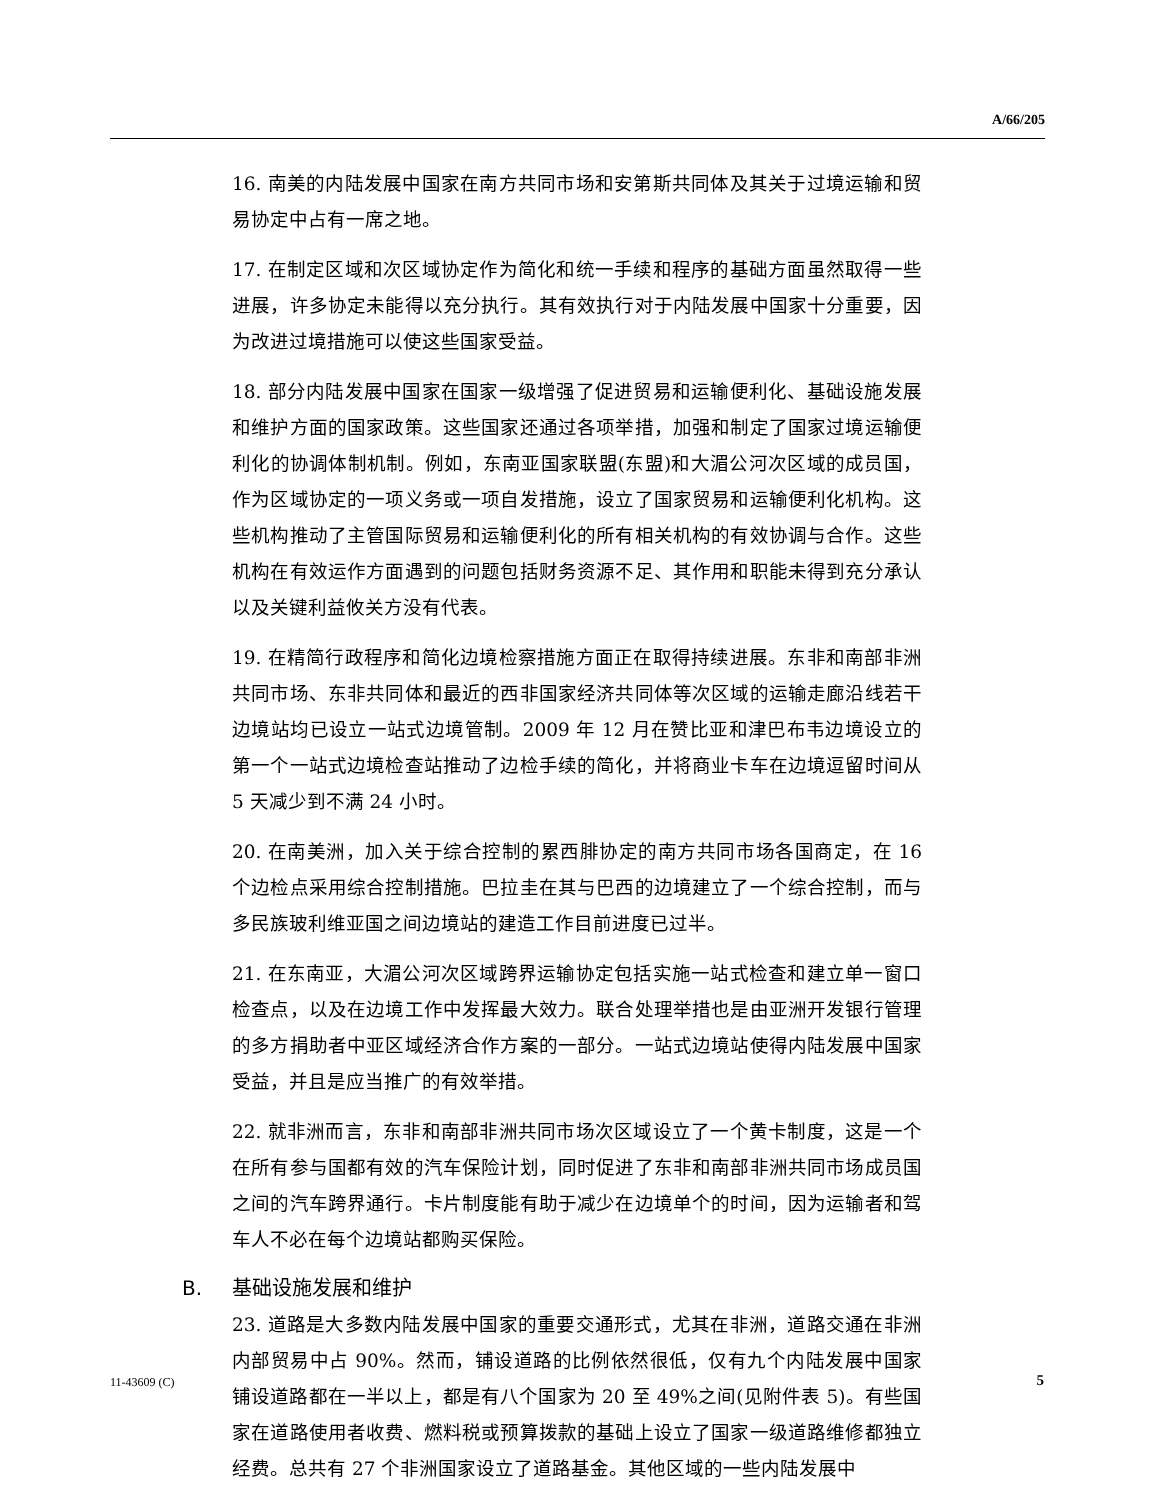A/66/205
16. 南美的内陆发展中国家在南方共同市场和安第斯共同体及其关于过境运输和贸易协定中占有一席之地。
17. 在制定区域和次区域协定作为简化和统一手续和程序的基础方面虽然取得一些进展，许多协定未能得以充分执行。其有效执行对于内陆发展中国家十分重要，因为改进过境措施可以使这些国家受益。
18. 部分内陆发展中国家在国家一级增强了促进贸易和运输便利化、基础设施发展和维护方面的国家政策。这些国家还通过各项举措，加强和制定了国家过境运输便利化的协调体制机制。例如，东南亚国家联盟(东盟)和大湄公河次区域的成员国，作为区域协定的一项义务或一项自发措施，设立了国家贸易和运输便利化机构。这些机构推动了主管国际贸易和运输便利化的所有相关机构的有效协调与合作。这些机构在有效运作方面遇到的问题包括财务资源不足、其作用和职能未得到充分承认以及关键利益攸关方没有代表。
19. 在精简行政程序和简化边境检察措施方面正在取得持续进展。东非和南部非洲共同市场、东非共同体和最近的西非国家经济共同体等次区域的运输走廊沿线若干边境站均已设立一站式边境管制。2009 年 12 月在赞比亚和津巴布韦边境设立的第一个一站式边境检查站推动了边检手续的简化，并将商业卡车在边境逗留时间从 5 天减少到不满 24 小时。
20. 在南美洲，加入关于综合控制的累西腓协定的南方共同市场各国商定，在 16 个边检点采用综合控制措施。巴拉圭在其与巴西的边境建立了一个综合控制，而与多民族玻利维亚国之间边境站的建造工作目前进度已过半。
21. 在东南亚，大湄公河次区域跨界运输协定包括实施一站式检查和建立单一窗口检查点，以及在边境工作中发挥最大效力。联合处理举措也是由亚洲开发银行管理的多方捐助者中亚区域经济合作方案的一部分。一站式边境站使得内陆发展中国家受益，并且是应当推广的有效举措。
22. 就非洲而言，东非和南部非洲共同市场次区域设立了一个黄卡制度，这是一个在所有参与国都有效的汽车保险计划，同时促进了东非和南部非洲共同市场成员国之间的汽车跨界通行。卡片制度能有助于减少在边境单个的时间，因为运输者和驾车人不必在每个边境站都购买保险。
B. 基础设施发展和维护
23. 道路是大多数内陆发展中国家的重要交通形式，尤其在非洲，道路交通在非洲内部贸易中占 90%。然而，铺设道路的比例依然很低，仅有九个内陆发展中国家铺设道路都在一半以上，都是有八个国家为 20 至 49%之间(见附件表 5)。有些国家在道路使用者收费、燃料税或预算拨款的基础上设立了国家一级道路维修都独立经费。总共有 27 个非洲国家设立了道路基金。其他区域的一些内陆发展中
11-43609 (C) 5